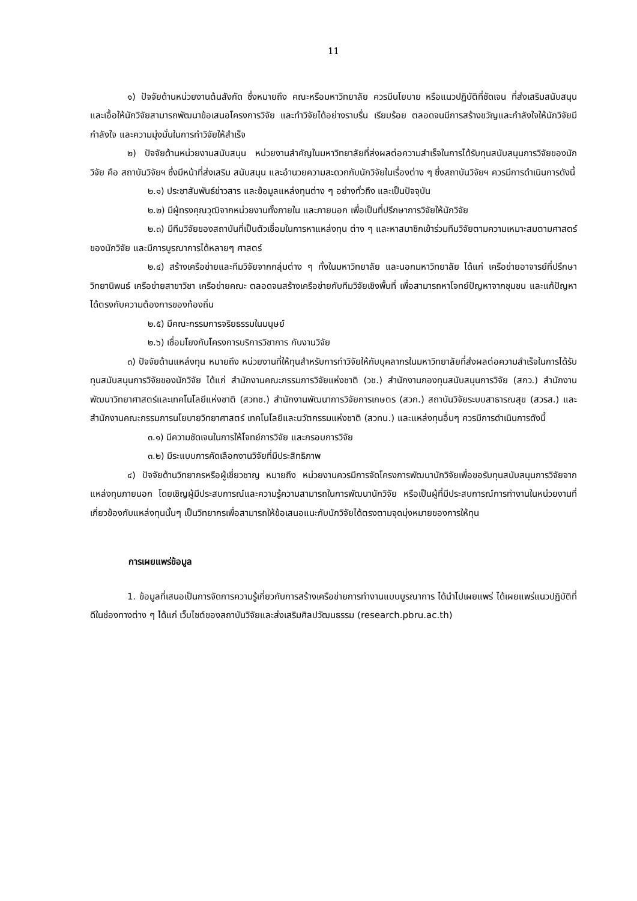11
๑) ปัจจัยด้านหน่วยงานต้นสังกัด ซึ่งหมายถึง คณะหรือมหาวิทยาลัย ควรมีนโยบาย หรือแนวปฏิบัติที่ชัดเจน ที่ส่งเสริมสนับสนุน และเอื้อให้นักวิจัยสามารถพัฒนาข้อเสนอโครงการวิจัย และทำวิจัยได้อย่างราบรื่น เรียบร้อย ตลอดจนมีการสร้างขวัญและกำลังใจให้นักวิจัยมีกำลังใจ และความมุ่งมั่นในการทำวิจัยให้สำเร็จ
๒) ปัจจัยด้านหน่วยงานสนับสนุน หน่วยงานสำคัญในมหาวิทยาลัยที่ส่งผลต่อความสำเร็จในการได้รับทุนสนับสนุนการวิจัยของนักวิจัย คือ สถาบันวิจัยฯ ซึ่งมีหน้าที่ส่งเสริม สนับสนุน และอำนวยความสะดวกกับนักวิจัยในเรื่องต่าง ๆ ซึ่งสถาบันวิจัยฯ ควรมีการดำเนินการดังนี้
๒.๑) ประชาสัมพันธ์ข่าวสาร และข้อมูลแหล่งทุนต่าง ๆ อย่างทั่วถึง และเป็นปัจจุบัน
๒.๒) มีผู้ทรงคุณวุฒิจากหน่วยงานทั้งภายใน และภายนอก เพื่อเป็นที่ปรึกษาการวิจัยให้นักวิจัย
๒.๓) มีทีมวิจัยของสถาบันที่เป็นตัวเชื่อมในการหาแหล่งทุน ต่าง ๆ และหาสมาชิกเข้าร่วมทีมวิจัยตามความเหมาะสมตามศาสตร์ของนักวิจัย และมีการบูรณาการได้หลายๆ ศาสตร์
๒.๔) สร้างเครือข่ายและทีมวิจัยจากกลุ่มต่าง ๆ ทั้งในมหาวิทยาลัย และนอกมหาวิทยาลัย ได้แก่ เครือข่ายอาจารย์ที่ปรึกษาวิทยานิพนธ์ เครือข่ายสาขาวิชา เครือข่ายคณะ ตลอดจนสร้างเครือข่ายกับทีมวิจัยเชิงพื้นที่ เพื่อสามารถหาโจทย์ปัญหาจากชุมชน และแก้ปัญหาได้ตรงกับความต้องการของท้องถิ่น
๒.๕) มีคณะกรรมการจริยธรรมในมนุษย์
๒.๖) เชื่อมโยงกับโครงการบริการวิชาการ กับงานวิจัย
๓) ปัจจัยด้านแหล่งทุน หมายถึง หน่วยงานที่ให้ทุนสำหรับการทำวิจัยให้กับบุคลากรในมหาวิทยาลัยที่ส่งผลต่อความสำเร็จในการได้รับทุนสนับสนุนการวิจัยของนักวิจัย ได้แก่ สำนักงานคณะกรรมการวิจัยแห่งชาติ (วช.) สำนักงานกองทุนสนับสนุนการวิจัย (สกว.) สำนักงานพัฒนาวิทยาศาสตร์และเทคโนโลยีแห่งชาติ (สวทช.) สำนักงานพัฒนาการวิจัยการเกษตร (สวก.) สถาบันวิจัยระบบสาธารณสุข (สวรส.) และสำนักงานคณะกรรมการนโยบายวิทยาศาสตร์ เทคโนโลยีและนวัตกรรมแห่งชาติ (สวทน.) และแหล่งทุนอื่นๆ ควรมีการดำเนินการดังนี้
๓.๑) มีความชัดเจนในการให้โจทย์การวิจัย และกรอบการวิจัย
๓.๒) มีระแบบการคัดเลือกงานวิจัยที่มีประสิทธิภาพ
๔) ปัจจัยด้านวิทยากรหรือผู้เชี่ยวชาญ หมายถึง หน่วยงานควรมีการจัดโครงการพัฒนานักวิจัยเพื่อขอรับทุนสนับสนุนการวิจัยจากแหล่งทุนภายนอก โดยเชิญผู้มีประสบการณ์และความรู้ความสามารถในการพัฒนานักวิจัย หรือเป็นผู้ที่มีประสบการณ์การทำงานในหน่วยงานที่เกี่ยวข้องกับแหล่งทุนนั้นๆ เป็นวิทยากรเพื่อสามารถให้ข้อเสนอแนะกับนักวิจัยได้ตรงตามจุดมุ่งหมายของการให้ทุน
การเผยแพร่ข้อมูล
1. ข้อมูลที่เสนอเป็นการจัดการความรู้เกี่ยวกับการสร้างเครือข่ายการทำงานแบบบูรณาการ ได้นำไปเผยแพร่ ได้เผยแพร่แนวปฏิบัติที่ดีในช่องทางต่าง ๆ ได้แก่ เว็บไซต์ของสถาบันวิจัยและส่งเสริมศิลปวัฒนธรรม (research.pbru.ac.th)